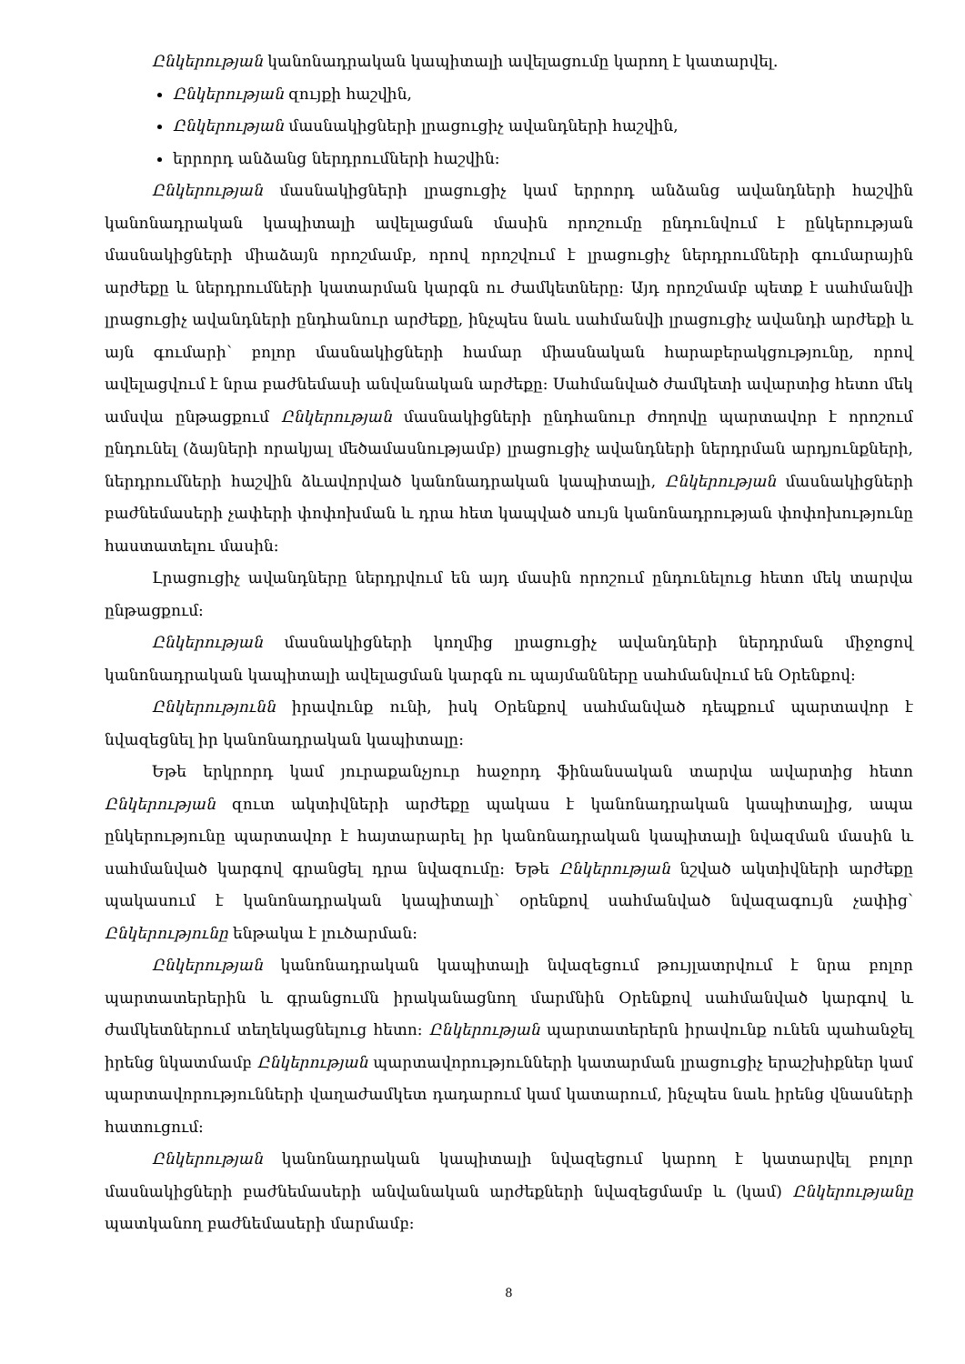Ընկերության կանոնադրական կապիտալի ավելացումը կարող է կատարվել.
Ընկերության զույքի հաշվին,
Ընկերության մասնակիցների լրացուցիչ ավանդների հաշվին,
երրորդ անձանց ներդրումների հաշվին:
Ընկերության մասնակիցների լրացուցիչ կամ երրորդ անձանց ավանդների հաշվին կանոնադրական կապիտալի ավելացման մասին որոշումը ընդունվում է ընկերության մասնակիցների միաձայն որոշմամբ, որով որոշվում է լրացուցիչ ներդրումների գումարային արժեքը և ներդրումների կատարման կարգն ու ժամկետները: Այդ որոշմամբ պետք է սահմանվի լրացուցիչ ավանդների ընդհանուր արժեքը, ինչպես նաև սահմանվի լրացուցիչ ավանդի արժեքի և այն գումարի՝ բոլոր մասնակիցների համար միասնական հարաբերակցությունը, որով ավելացվում է նրա բաժնեմասի անվանական արժեքը: Սահմանված ժամկետի ավարտից հետո մեկ ամսվա ընթացքում Ընկերության մասնակիցների ընդհանուր ժողովը պարտավոր է որոշում ընդունել (ձայների որակյալ մեծամասնությամբ) լրացուցիչ ավանդների ներդրման արդյունքների, ներդրումների հաշվին ձևավորված կանոնադրական կապիտալի, Ընկերության մասնակիցների բաժնեմասերի չափերի փոփոխման և դրա հետ կապված սույն կանոնադրության փոփոխությունը հաստատելու մասին:
Լրացուցիչ ավանդները ներդրվում են այդ մասին որոշում ընդունելուց հետո մեկ տարվա ընթացքում:
Ընկերության մասնակիցների կողմից լրացուցիչ ավանդների ներդրման միջոցով կանոնադրական կապիտալի ավելացման կարգն ու պայմանները սահմանվում են Օրենքով:
Ընկերությունն իրավունք ունի, իսկ Օրենքով սահմանված դեպքում պարտավոր է նվազեցնել իր կանոնադրական կապիտալը:
Եթե երկրորդ կամ յուրաքանչյուր հաջորդ ֆինանսական տարվա ավարտից հետո Ընկերության զուտ ակտիվների արժեքը պակաս է կանոնադրական կապիտալից, ապա ընկերությունը պարտավոր է հայտարարել իր կանոնադրական կապիտալի նվազման մասին և սահմանված կարգով գրանցել դրա նվազումը: Եթե Ընկերության նշված ակտիվների արժեքը պակասում է կանոնադրական կապիտալի՝ օրենքով սահմանված նվազագույն չափից՝ Ընկերությունը ենթակա է լուծարման:
Ընկերության կանոնադրական կապիտալի նվազեցում թույլատրվում է նրա բոլոր պարտատերերին և գրանցումն իրականացնող մարմնին Օրենքով սահմանված կարգով և ժամկետներում տեղեկացնելուց հետո: Ընկերության պարտատերերն իրավունք ունեն պահանջել իրենց նկատմամբ Ընկերության պարտավորությունների կատարման լրացուցիչ երաշխիքներ կամ պարտավորությունների վաղաժամկետ դադարում կամ կատարում, ինչպես նաև իրենց վնասների հատուցում:
Ընկերության կանոնադրական կապիտալի նվազեցում կարող է կատարվել բոլոր մասնակիցների բաժնեմասերի անվանական արժեքների նվազեցմամբ և (կամ) Ընկերությանը պատկանող բաժնեմասերի մարմամբ:
8